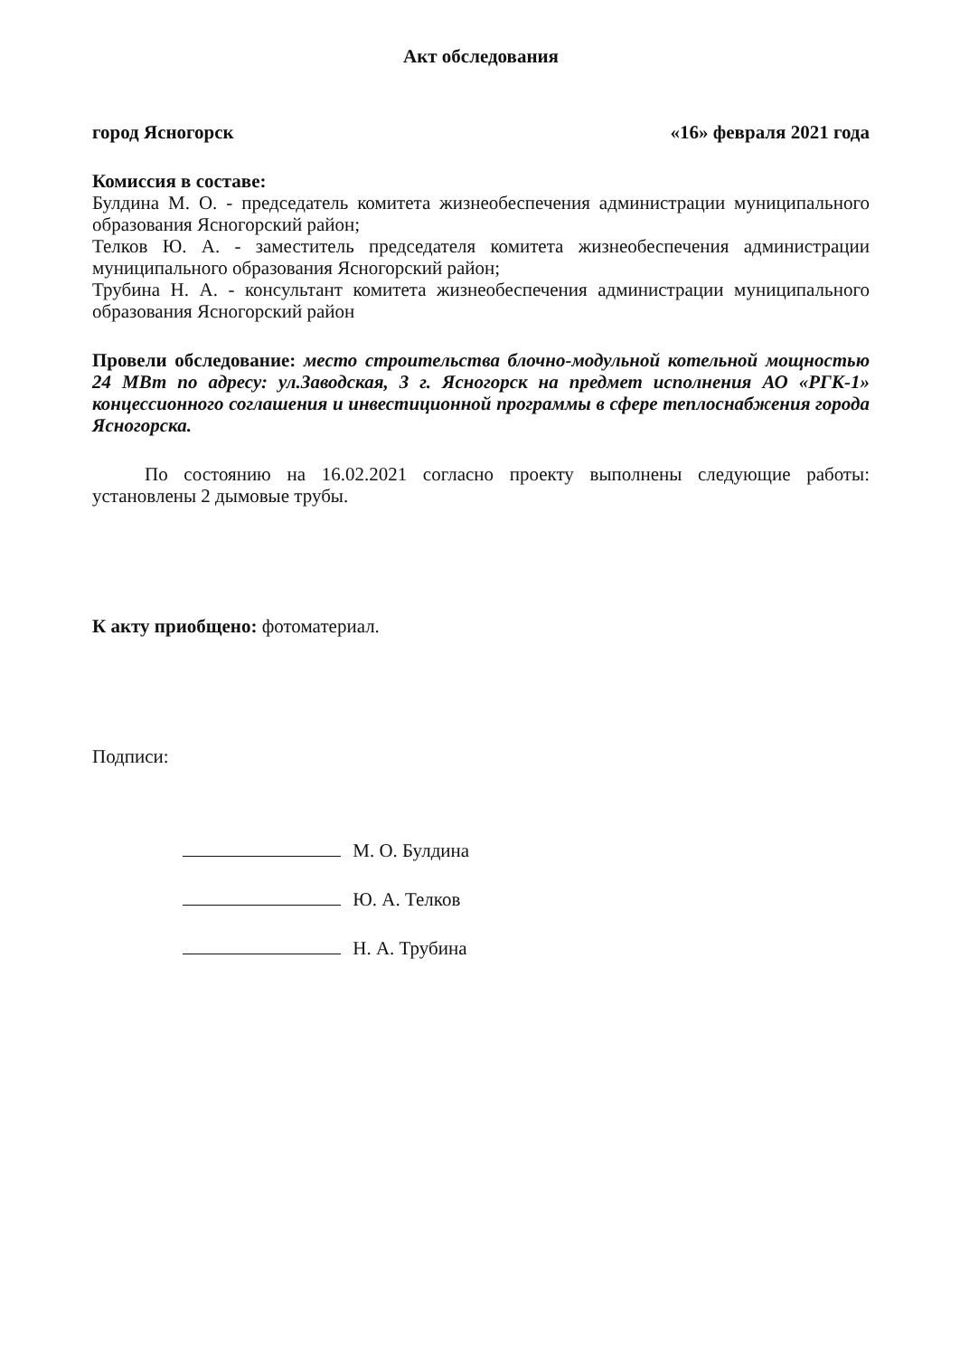Акт обследования
город Ясногорск «16» февраля 2021 года
Комиссия в составе:
Булдина М. О. - председатель комитета жизнеобеспечения администрации муниципального образования Ясногорский район;
Телков Ю. А. - заместитель председателя комитета жизнеобеспечения администрации муниципального образования Ясногорский район;
Трубина Н. А. - консультант комитета жизнеобеспечения администрации муниципального образования Ясногорский район
Провели обследование: место строительства блочно-модульной котельной мощностью 24 МВт по адресу: ул.Заводская, 3 г. Ясногорск на предмет исполнения АО «РГК-1» концессионного соглашения и инвестиционной программы в сфере теплоснабжения города Ясногорска.
По состоянию на 16.02.2021 согласно проекту выполнены следующие работы: установлены 2 дымовые трубы.
К акту приобщено: фотоматериал.
Подписи:
М. О. Булдина
Ю. А. Телков
Н. А. Трубина